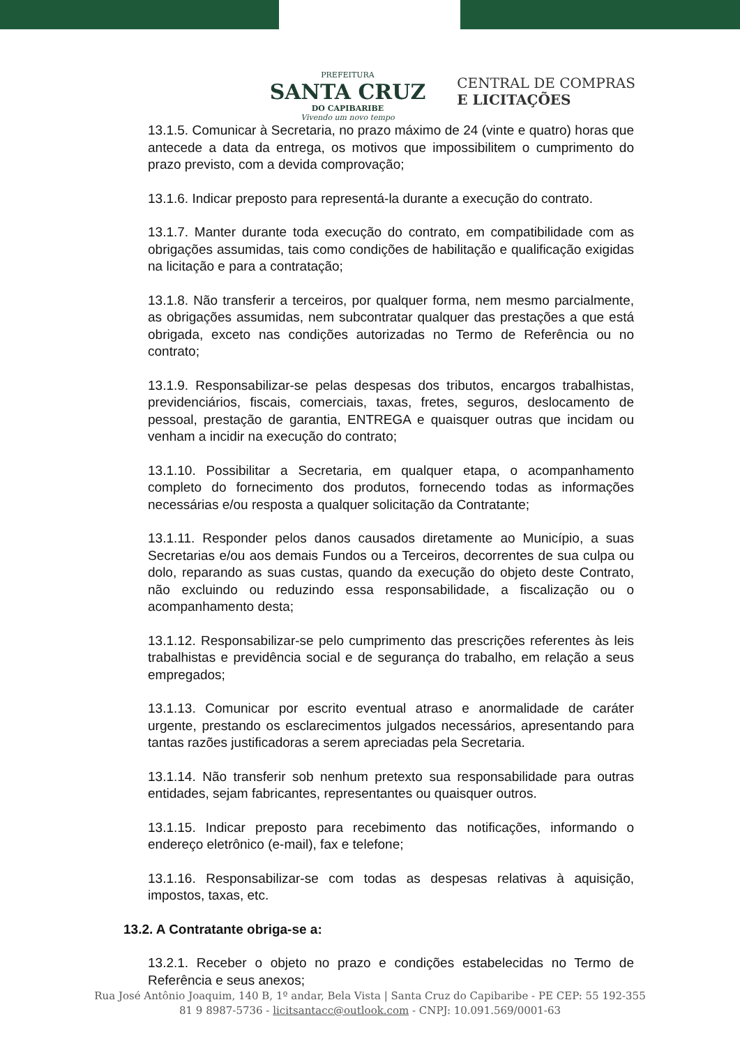PREFEITURA
SANTA CRUZ
DO CAPIBARIBE
Vivendo um novo tempo
CENTRAL DE COMPRAS
E LICITAÇÕES
13.1.5. Comunicar à Secretaria, no prazo máximo de 24 (vinte e quatro) horas que antecede a data da entrega, os motivos que impossibilitem o cumprimento do prazo previsto, com a devida comprovação;
13.1.6. Indicar preposto para representá-la durante a execução do contrato.
13.1.7. Manter durante toda execução do contrato, em compatibilidade com as obrigações assumidas, tais como condições de habilitação e qualificação exigidas na licitação e para a contratação;
13.1.8. Não transferir a terceiros, por qualquer forma, nem mesmo parcialmente, as obrigações assumidas, nem subcontratar qualquer das prestações a que está obrigada, exceto nas condições autorizadas no Termo de Referência ou no contrato;
13.1.9. Responsabilizar-se pelas despesas dos tributos, encargos trabalhistas, previdenciários, fiscais, comerciais, taxas, fretes, seguros, deslocamento de pessoal, prestação de garantia, ENTREGA e quaisquer outras que incidam ou venham a incidir na execução do contrato;
13.1.10. Possibilitar a Secretaria, em qualquer etapa, o acompanhamento completo do fornecimento dos produtos, fornecendo todas as informações necessárias e/ou resposta a qualquer solicitação da Contratante;
13.1.11. Responder pelos danos causados diretamente ao Município, a suas Secretarias e/ou aos demais Fundos ou a Terceiros, decorrentes de sua culpa ou dolo, reparando as suas custas, quando da execução do objeto deste Contrato, não excluindo ou reduzindo essa responsabilidade, a fiscalização ou o acompanhamento desta;
13.1.12. Responsabilizar-se pelo cumprimento das prescrições referentes às leis trabalhistas e previdência social e de segurança do trabalho, em relação a seus empregados;
13.1.13. Comunicar por escrito eventual atraso e anormalidade de caráter urgente, prestando os esclarecimentos julgados necessários, apresentando para tantas razões justificadoras a serem apreciadas pela Secretaria.
13.1.14. Não transferir sob nenhum pretexto sua responsabilidade para outras entidades, sejam fabricantes, representantes ou quaisquer outros.
13.1.15. Indicar preposto para recebimento das notificações, informando o endereço eletrônico (e-mail), fax e telefone;
13.1.16. Responsabilizar-se com todas as despesas relativas à aquisição, impostos, taxas, etc.
13.2. A Contratante obriga-se a:
13.2.1. Receber o objeto no prazo e condições estabelecidas no Termo de Referência e seus anexos;
Rua José Antônio Joaquim, 140 B, 1º andar, Bela Vista | Santa Cruz do Capibaribe - PE CEP: 55 192-355
81 9 8987-5736 - licitsantacc@outlook.com - CNPJ: 10.091.569/0001-63